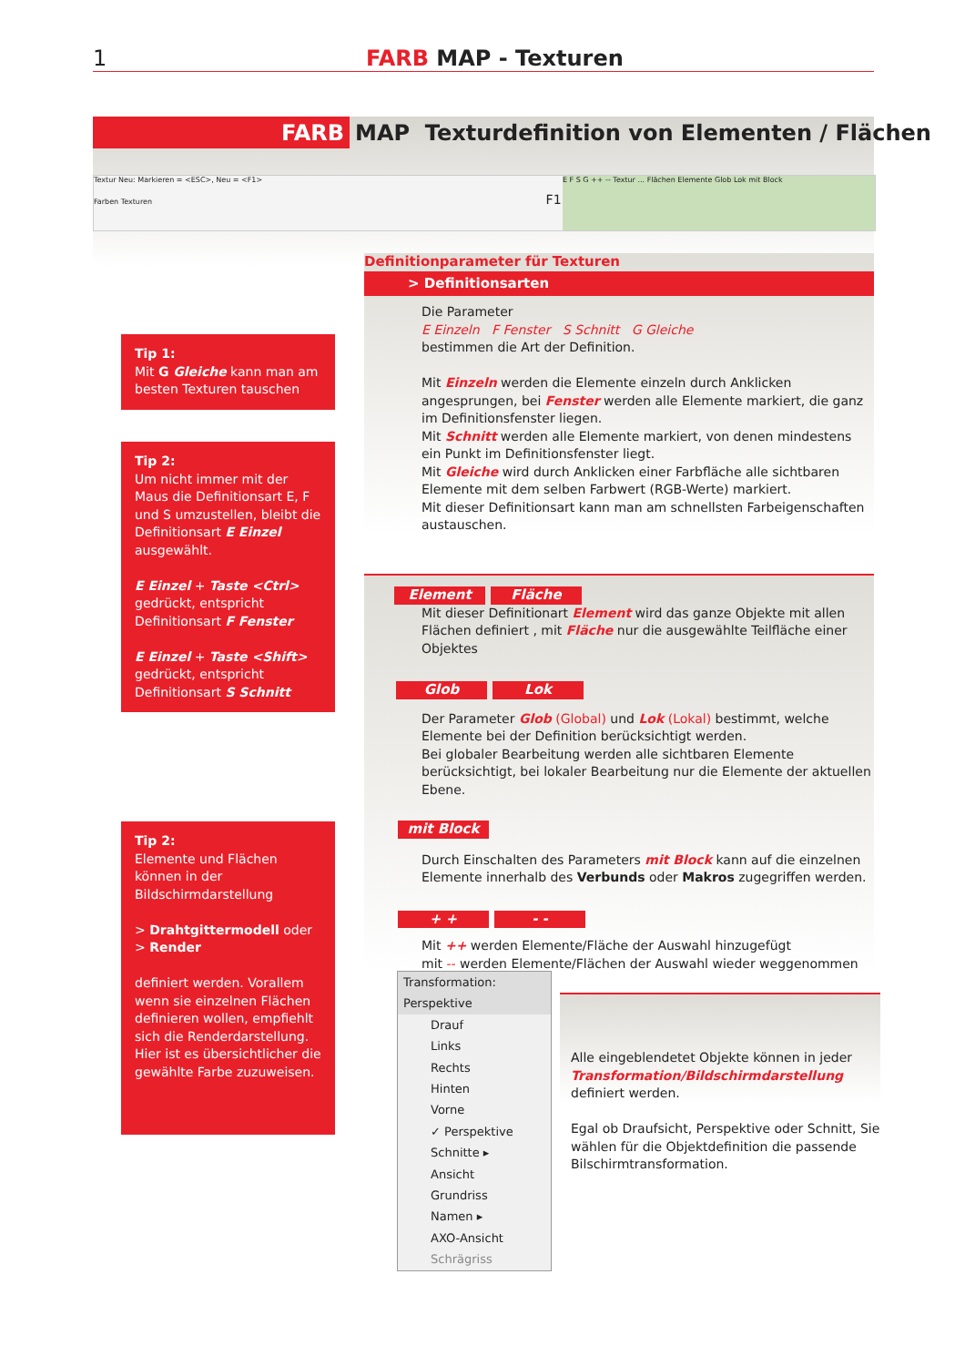1 FARB MAP - Texturen
FARB MAP Texturdefinition von Elementen / Flächen
Textur Neu: Markieren = <ESC>, Neu = <F1>
Farben Texturen F1
E F S G ++ -- Textur ... Flächen Elemente Glob Lok mit Block
Tip 1:
Mit G Gleiche kann man am besten Texturen tauschen
Tip 2:
Um nicht immer mit der Maus die Definitionsart E, F und S umzustellen, bleibt die Definitionsart E Einzel ausgewählt.
E Einzel + Taste <Ctrl> gedrückt, entspricht Definitionsart F Fenster
E Einzel + Taste <Shift> gedrückt, entspricht Definitionsart S Schnitt
Tip 2:
Elemente und Flächen können in der Bildschirmdarstellung
> Drahtgittermodell oder
> Render
definiert werden. Vorallem wenn sie einzelnen Flächen definieren wollen, empfiehlt sich die Render­darstellung. Hier ist es übersichtlicher die gewählte Farbe zuzuweisen.
Definitionparameter für Texturen
> Definitionsarten
Die Parameter
E Einzeln F Fenster S Schnitt G Gleiche
bestimmen die Art der Definition.
Mit Einzeln werden die Elemente einzeln durch Anklicken angesprungen, bei Fenster werden alle Elemente markiert, die ganz im Definitionsfenster liegen.
Mit Schnitt werden alle Elemente markiert, von denen mindestens ein Punkt im Definitionsfenster liegt.
Mit Gleiche wird durch Anklicken einer Farbfläche alle sichtbaren Elemente mit dem selben Farbwert (RGB-Werte) markiert.
Mit dieser Definitionsart kann man am schnellsten Farbeigenschaften austauschen.
Element Fläche
Mit dieser Definitionart Element wird das ganze Objekte mit allen Flächen definiert , mit Fläche nur die ausgewählte Teilfläche einer Objektes
Glob Lok
Der Parameter Glob (Global) und Lok (Lokal) bestimmt, welche Elemente bei der Definition berücksichtigt werden.
Bei globaler Bearbeitung werden alle sichtbaren Elemente berücksichtigt, bei lokaler Bearbeitung nur die Elemente der aktuellen Ebene.
mit Block
Durch Einschalten des Parameters mit Block kann auf die einzelnen Elemente innerhalb des Verbunds oder Makros zugegriffen werden.
+ + - -
Mit ++ werden Elemente/Fläche der Auswahl hinzugefügt
mit -- werden Elemente/Flächen der Auswahl wieder weggenommen
Transformation: Perspektive
Drauf
Links
Rechts
Hinten
Vorne
✓ Perspektive
Schnitte ▸
Ansicht
Grundriss
Namen ▸
AXO-Ansicht
Schrägriss
Alle eingeblendetet Objekte können in jeder Transformation/Bildschirmdarstellung definiert werden.
Egal ob Draufsicht, Perspektive oder Schnitt, Sie wählen für die Objektdefinition die passende Bilschirmtransformation.